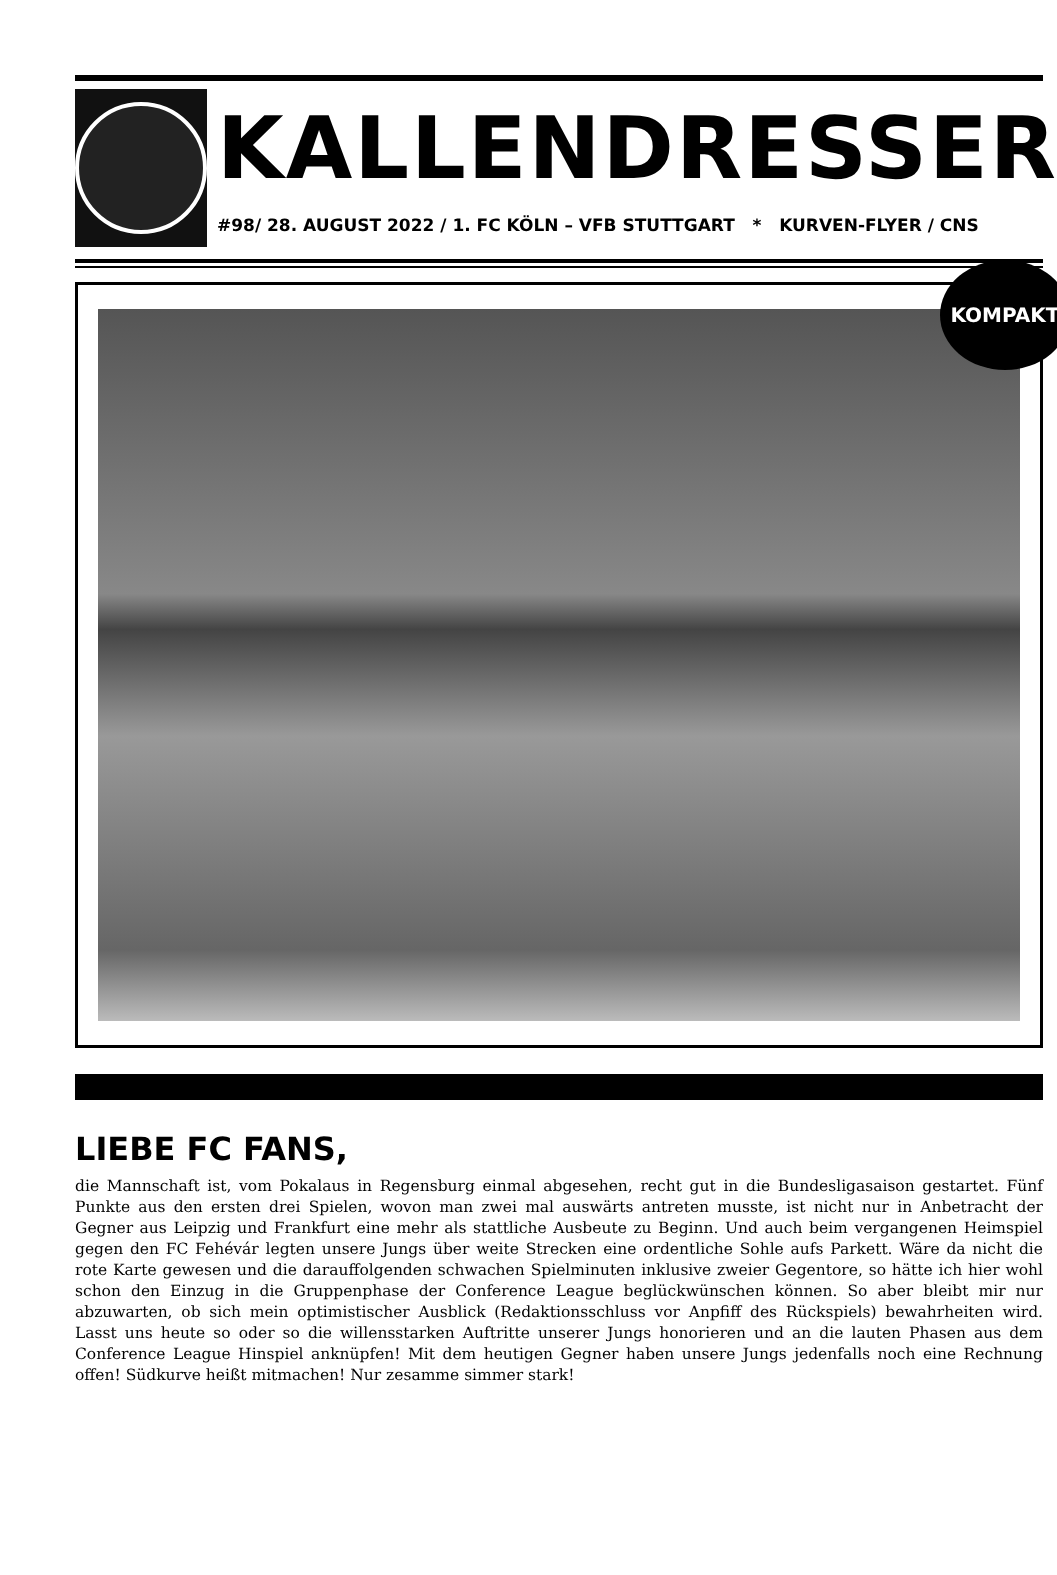KALLENDRESSER
#98/ 28. AUGUST 2022 / 1. FC KÖLN – VFB STUTTGART * KURVEN-FLYER / CNS
KOMPAKT
LIEBE FC FANS,
die Mannschaft ist, vom Pokalaus in Regensburg einmal abgesehen, recht gut in die Bundesligasaison gestartet. Fünf Punkte aus den ersten drei Spielen, wovon man zwei mal auswärts antreten musste, ist nicht nur in Anbetracht der Gegner aus Leipzig und Frankfurt eine mehr als stattliche Ausbeute zu Beginn. Und auch beim vergangenen Heimspiel gegen den FC Fehévár legten unsere Jungs über weite Strecken eine ordentliche Sohle aufs Parkett. Wäre da nicht die rote Karte gewesen und die darauffolgenden schwachen Spielminuten inklusive zweier Gegentore, so hätte ich hier wohl schon den Einzug in die Gruppenphase der Conference League beglückwünschen können. So aber bleibt mir nur abzuwarten, ob sich mein optimistischer Ausblick (Redaktionsschluss vor Anpfiff des Rückspiels) bewahrheiten wird. Lasst uns heute so oder so die willensstarken Auftritte unserer Jungs honorieren und an die lauten Phasen aus dem Conference League Hinspiel anknüpfen! Mit dem heutigen Gegner haben unsere Jungs jedenfalls noch eine Rechnung offen! Südkurve heißt mitmachen! Nur zesamme simmer stark!